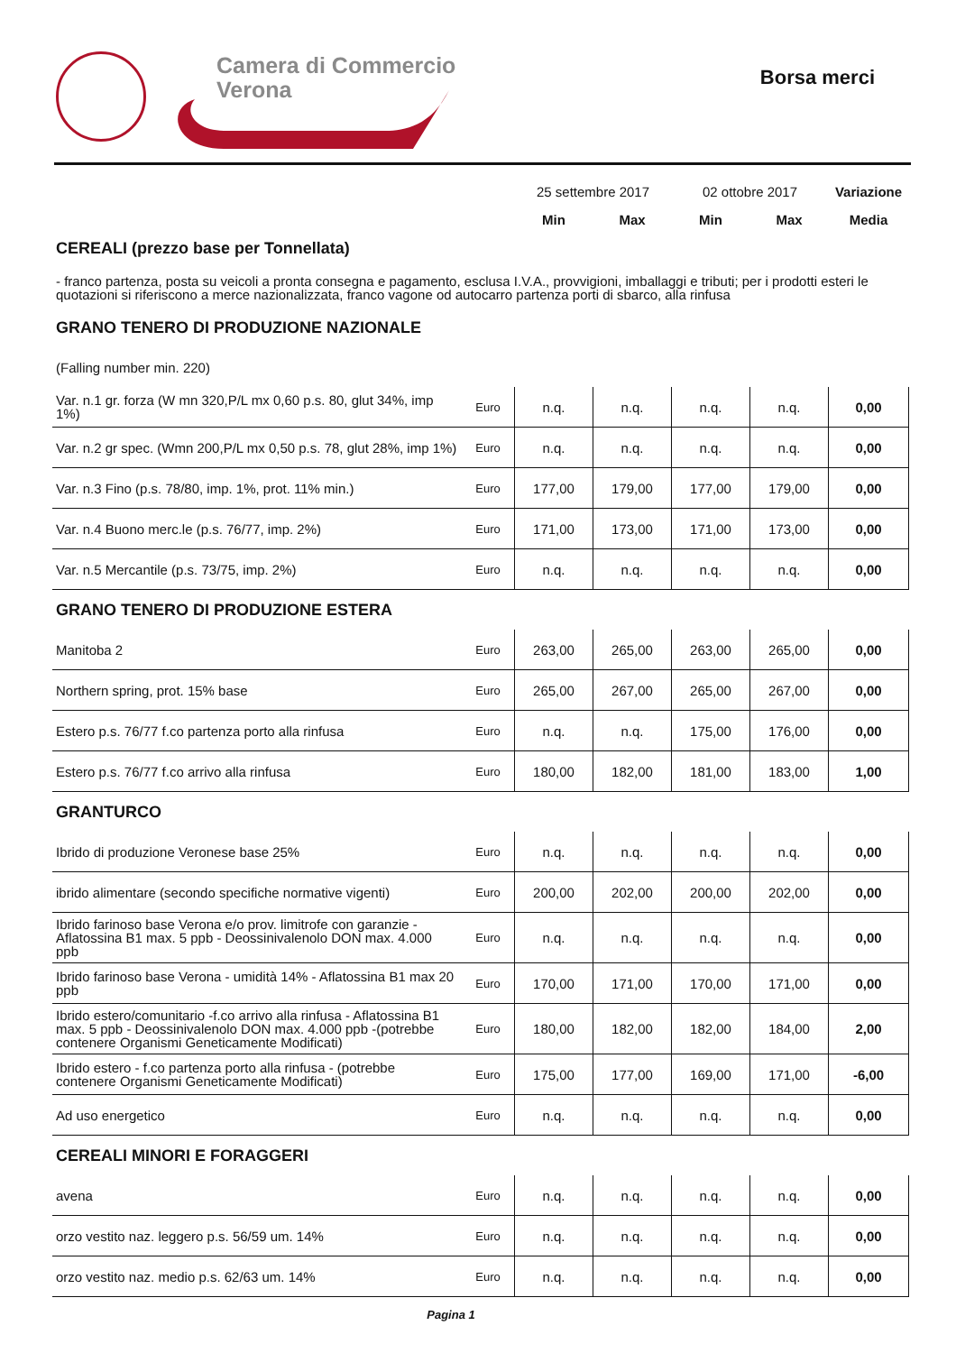Camera di Commercio
Verona
Borsa merci
| | | 25 settembre 2017 | | 02 ottobre 2017 | | Variazione |
| | | Min | Max | Min | Max | Media |
| CEREALI (prezzo base per Tonnellata) | | | | | | |
| - franco partenza, posta su veicoli a pronta consegna e pagamento, esclusa I.V.A., provvigioni, imballaggi e tributi; per i prodotti esteri le quotazioni si riferiscono a merce nazionalizzata, franco vagone od autocarro partenza porti di sbarco, alla rinfusa | | | | | | |
| GRANO TENERO DI PRODUZIONE NAZIONALE | | | | | | |
| (Falling number min. 220) | | | | | | |
| Var. n.1 gr. forza (W mn 320,P/L mx 0,60 p.s. 80, glut 34%, imp 1%) | Euro | n.q. | n.q. | n.q. | n.q. | 0,00 |
| Var. n.2 gr spec. (Wmn 200,P/L mx 0,50 p.s. 78, glut 28%, imp 1%) | Euro | n.q. | n.q. | n.q. | n.q. | 0,00 |
| Var. n.3 Fino (p.s. 78/80, imp. 1%, prot. 11% min.) | Euro | 177,00 | 179,00 | 177,00 | 179,00 | 0,00 |
| Var. n.4 Buono merc.le (p.s. 76/77, imp. 2%) | Euro | 171,00 | 173,00 | 171,00 | 173,00 | 0,00 |
| Var. n.5 Mercantile (p.s. 73/75, imp. 2%) | Euro | n.q. | n.q. | n.q. | n.q. | 0,00 |
| GRANO TENERO DI PRODUZIONE ESTERA | | | | | | |
| Manitoba 2 | Euro | 263,00 | 265,00 | 263,00 | 265,00 | 0,00 |
| Northern spring, prot. 15% base | Euro | 265,00 | 267,00 | 265,00 | 267,00 | 0,00 |
| Estero p.s. 76/77 f.co partenza porto alla rinfusa | Euro | n.q. | n.q. | 175,00 | 176,00 | 0,00 |
| Estero p.s. 76/77 f.co arrivo alla rinfusa | Euro | 180,00 | 182,00 | 181,00 | 183,00 | 1,00 |
| GRANTURCO | | | | | | |
| Ibrido di produzione Veronese base 25% | Euro | n.q. | n.q. | n.q. | n.q. | 0,00 |
| ibrido alimentare (secondo specifiche normative vigenti) | Euro | 200,00 | 202,00 | 200,00 | 202,00 | 0,00 |
| Ibrido farinoso base Verona e/o prov. limitrofe con garanzie - Aflatossina B1 max. 5 ppb - Deossinivalenolo DON max. 4.000 ppb | Euro | n.q. | n.q. | n.q. | n.q. | 0,00 |
| Ibrido farinoso base Verona - umidità 14% - Aflatossina B1 max 20 ppb | Euro | 170,00 | 171,00 | 170,00 | 171,00 | 0,00 |
| Ibrido estero/comunitario -f.co arrivo alla rinfusa - Aflatossina B1 max. 5 ppb - Deossinivalenolo DON max. 4.000 ppb -(potrebbe contenere Organismi Geneticamente Modificati) | Euro | 180,00 | 182,00 | 182,00 | 184,00 | 2,00 |
| Ibrido estero - f.co partenza porto alla rinfusa - (potrebbe contenere Organismi Geneticamente Modificati) | Euro | 175,00 | 177,00 | 169,00 | 171,00 | -6,00 |
| Ad uso energetico | Euro | n.q. | n.q. | n.q. | n.q. | 0,00 |
| CEREALI MINORI E FORAGGERI | | | | | | |
| avena | Euro | n.q. | n.q. | n.q. | n.q. | 0,00 |
| orzo vestito naz. leggero p.s. 56/59 um. 14% | Euro | n.q. | n.q. | n.q. | n.q. | 0,00 |
| orzo vestito naz. medio p.s. 62/63 um. 14% | Euro | n.q. | n.q. | n.q. | n.q. | 0,00 |
Pagina 1